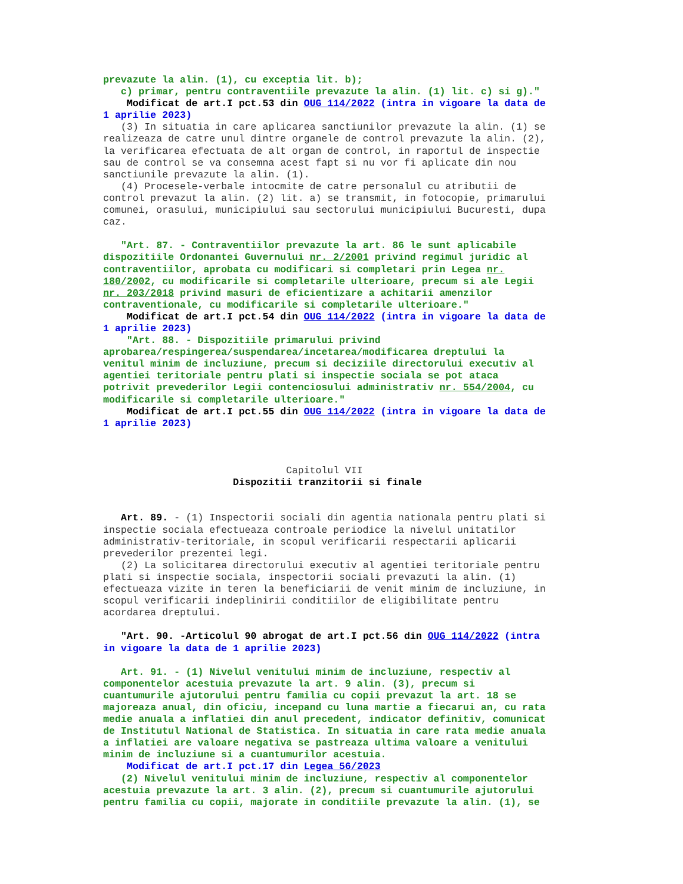prevazute la alin. (1), cu exceptia lit. b); c) primar, pentru contraventiile prevazute la alin. (1) lit. c) si g)." Modificat de art.I pct.53 din OUG 114/2022 (intra in vigoare la data de 1 aprilie 2023) (3) In situatia in care aplicarea sanctiunilor prevazute la alin. (1) se realizeaza de catre unul dintre organele de control prevazute la alin. (2), la verificarea efectuata de alt organ de control, in raportul de inspectie sau de control se va consemna acest fapt si nu vor fi aplicate din nou sanctiunile prevazute la alin. (1). (4) Procesele-verbale intocmite de catre personalul cu atributii de control prevazut la alin. (2) lit. a) se transmit, in fotocopie, primarului comunei, orasului, municipiului sau sectorului municipiului Bucuresti, dupa caz. "Art. 87. - Contraventiilor prevazute la art. 86 le sunt aplicabile dispozitiile Ordonantei Guvernului nr. 2/2001 privind regimul juridic al contraventiilor, aprobata cu modificari si completari prin Legea nr. 180/2002, cu modificarile si completarile ulterioare, precum si ale Legii nr. 203/2018 privind masuri de eficientizare a achitarii amenzilor contraventionale, cu modificarile si completarile ulterioare." Modificat de art.I pct.54 din OUG 114/2022 (intra in vigoare la data de 1 aprilie 2023) "Art. 88. - Dispozitiile primarului privind aprobarea/respingerea/suspendarea/incetarea/modificarea dreptului la venitul minim de incluziune, precum si deciziile directorului executiv al agentiei teritoriale pentru plati si inspectie sociala se pot ataca potrivit prevederilor Legii contenciosului administrativ nr. 554/2004, cu modificarile si completarile ulterioare." Modificat de art.I pct.55 din OUG 114/2022 (intra in vigoare la data de 1 aprilie 2023) Capitolul VII Dispozitii tranzitorii si finale Art. 89. - (1) Inspectorii sociali din agentia nationala pentru plati si inspectie sociala efectueaza controale periodice la nivelul unitatilor administrativ-teritoriale, in scopul verificarii respectarii aplicarii prevederilor prezentei legi. (2) La solicitarea directorului executiv al agentiei teritoriale pentru plati si inspectie sociala, inspectorii sociali prevazuti la alin. (1) efectueaza vizite in teren la beneficiarii de venit minim de incluziune, in scopul verificarii indeplinirii conditiilor de eligibilitate pentru acordarea dreptului. "Art. 90. -Articolul 90 abrogat de art.I pct.56 din OUG 114/2022 (intra in vigoare la data de 1 aprilie 2023) Art. 91. - (1) Nivelul venitului minim de incluziune, respectiv al componentelor acestuia prevazute la art. 9 alin. (3), precum si cuantumurile ajutorului pentru familia cu copii prevazut la art. 18 se majoreaza anual, din oficiu, incepand cu luna martie a fiecarui an, cu rata medie anuala a inflatiei din anul precedent, indicator definitiv, comunicat de Institutul National de Statistica. In situatia in care rata medie anuala a inflatiei are valoare negativa se pastreaza ultima valoare a venitului minim de incluziune si a cuantumurilor acestuia. Modificat de art.I pct.17 din Legea 56/2023 (2) Nivelul venitului minim de incluziune, respectiv al componentelor acestuia prevazute la art. 3 alin. (2), precum si cuantumurile ajutorului pentru familia cu copii, majorate in conditiile prevazute la alin. (1), se